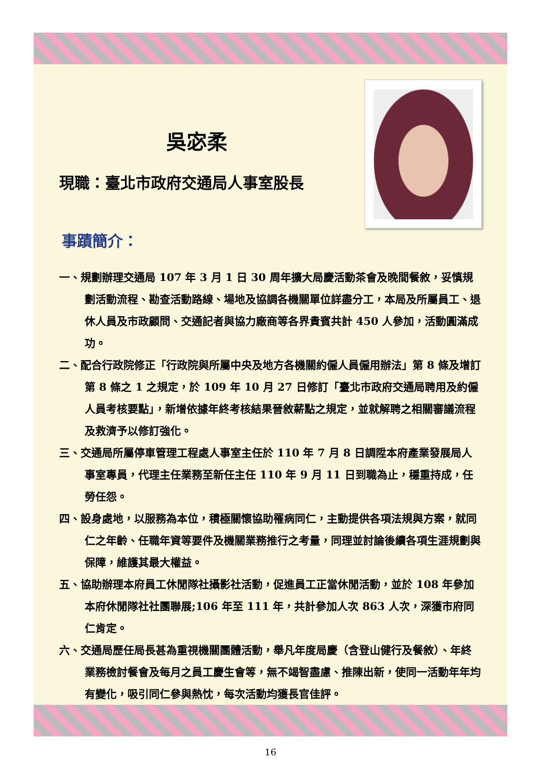吳宓柔
現職：臺北市政府交通局人事室股長
事蹟簡介：
一、規劃辦理交通局 107 年 3 月 1 日 30 周年擴大局慶活動茶會及晚間餐敘，妥慎規劃活動流程、勘查活動路線、場地及協調各機關單位詳盡分工，本局及所屬員工、退休人員及市政顧問、交通記者與協力廠商等各界貴賓共計 450 人參加，活動圓滿成功。
二、配合行政院修正「行政院與所屬中央及地方各機關約僱人員僱用辦法」第 8 條及增訂第 8 條之 1 之規定，於 109 年 10 月 27 日修訂「臺北市政府交通局聘用及約僱人員考核要點」，新增依據年終考核結果晉敘薪點之規定，並就解聘之相關審議流程及救濟予以修訂強化。
三、交通局所屬停車管理工程處人事室主任於 110 年 7 月 8 日調陞本府產業發展局人事室專員，代理主任業務至新任主任 110 年 9 月 11 日到職為止，穩重持成，任勞任怨。
四、設身處地，以服務為本位，積極關懷協助罹病同仁，主動提供各項法規與方案，就同仁之年齡、任職年資等要件及機關業務推行之考量，同理並討論後續各項生涯規劃與保障，維護其最大權益。
五、協助辦理本府員工休閒隊社攝影社活動，促進員工正當休閒活動，並於 108 年參加本府休閒隊社社團聯展;106 年至 111 年，共計參加人次 863 人次，深獲市府同仁肯定。
六、交通局歷任局長甚為重視機關團體活動，舉凡年度局慶（含登山健行及餐敘）、年終業務檢討餐會及每月之員工慶生會等，無不竭智盡慮、推陳出新，使同一活動年年均有變化，吸引同仁參與熱忱，每次活動均獲長官佳評。
16